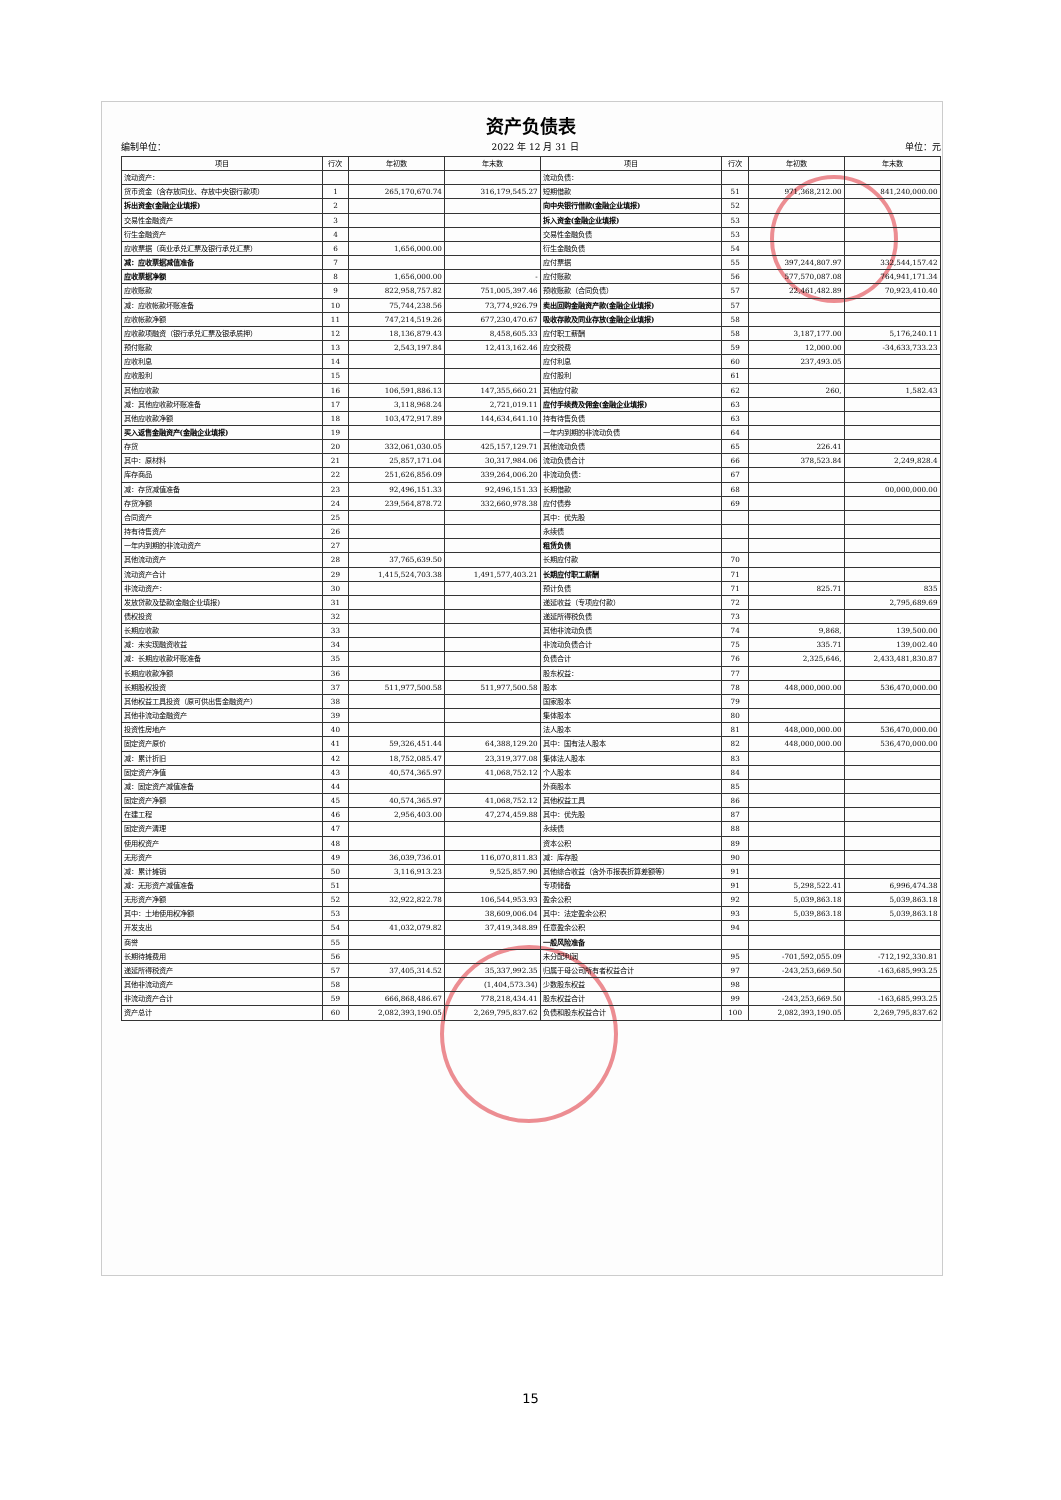资产负债表
编制单位： 2022 年 12 月 31 日 单位：元
| 项目 | 行次 | 年初数 | 年末数 | 项目 | 行次 | 年初数 | 年末数 |
| --- | --- | --- | --- | --- | --- | --- | --- |
| 流动资产： | | | | 流动负债： | | | |
| 货币资金（含存放同业、存放中央银行款项） | 1 | 265,170,670.74 | 316,179,545.27 | 短期借款 | 51 | 971,368,212.00 | 841,240,000.00 |
| 拆出资金(金融企业填报) | 2 | | | 向中央银行借款(金融企业填报) | 52 | | |
| 交易性金融资产 | 3 | | | 拆入资金(金融企业填报) | 53 | | |
| 衍生金融资产 | 4 | | | 交易性金融负债 | 53 | | |
| 应收票据（商业承兑汇票及银行承兑汇票） | 6 | 1,656,000.00 | | 衍生金融负债 | 54 | | |
| 减：应收票据减值准备 | 7 | | | 应付票据 | 55 | 397,244,807.97 | 332,544,157.42 |
| 应收票据净额 | 8 | 1,656,000.00 | - | 应付账款 | 56 | 577,570,087.08 | 764,941,171.34 |
| 应收账款 | 9 | 822,958,757.82 | 751,005,397.46 | 预收账款（合同负债） | 57 | 22,461,482.89 | 70,923,410.40 |
| 减：应收帐款坏账准备 | 10 | 75,744,238.56 | 73,774,926.79 | 卖出回购金融资产款(金融企业填报) | 57 | | |
| 应收帐款净额 | 11 | 747,214,519.26 | 677,230,470.67 | 吸收存款及同业存放(金融企业填报) | 58 | | |
| 应收款项融资（银行承兑汇票及银承质押） | 12 | 18,136,879.43 | 8,458,605.33 | 应付职工薪酬 | 58 | 3,187,177.00 | 5,176,240.11 |
| 预付账款 | 13 | 2,543,197.84 | 12,413,162.46 | 应交税费 | 59 | 12,000.00 | -34,633,733.23 |
| 应收利息 | 14 | | | 应付利息 | 60 | 237,493.05 | |
| 应收股利 | 15 | | | 应付股利 | 61 | | |
| 其他应收款 | 16 | 106,591,886.13 | 147,355,660.21 | 其他应付款 | 62 | 260, | 1,582.43 |
| 减：其他应收款坏账准备 | 17 | 3,118,968.24 | 2,721,019.11 | 应付手续费及佣金(金融企业填报) | 63 | | |
| 其他应收款净额 | 18 | 103,472,917.89 | 144,634,641.10 | 持有待售负债 | 63 | | |
| 买入返售金融资产(金融企业填报) | 19 | | | 一年内到期的非流动负债 | 64 | | |
| 存货 | 20 | 332,061,030.05 | 425,157,129.71 | 其他流动负债 | 65 | 226.41 | |
| 其中：原材料 | 21 | 25,857,171.04 | 30,317,984.06 | 流动负债合计 | 66 | 378,523.84 | 2,249,828.4 |
| 库存商品 | 22 | 251,626,856.09 | 339,264,006.20 | 非流动负债： | 67 | | |
| 减：存货减值准备 | 23 | 92,496,151.33 | 92,496,151.33 | 长期借款 | 68 | | 00,000,000.00 |
| 存货净额 | 24 | 239,564,878.72 | 332,660,978.38 | 应付债券 | 69 | | |
| 合同资产 | 25 | | | 其中：优先股 | | | |
| 持有待售资产 | 26 | | | 永续债 | | | |
| 一年内到期的非流动资产 | 27 | | | 租赁负债 | | | |
| 其他流动资产 | 28 | 37,765,639.50 | | 长期应付款 | 70 | | |
| 流动资产合计 | 29 | 1,415,524,703.38 | 1,491,577,403.21 | 长期应付职工薪酬 | 71 | | |
| 非流动资产： | 30 | | | 预计负债 | 71 | 825.71 | 835 |
| 发放贷款及垫款(金融企业填报) | 31 | | | 递延收益（专项应付款） | 72 | | 2,795,689.69 |
| 债权投资 | 32 | | | 递延所得税负债 | 73 | | |
| 长期应收款 | 33 | | | 其他非流动负债 | 74 | 9,868, | 139,500.00 |
| 减：未实现融资收益 | 34 | | | 非流动负债合计 | 75 | 335.71 | 139,002.40 |
| 减：长期应收款坏账准备 | 35 | | | 负债合计 | 76 | 2,325,646, | 2,433,481,830.87 |
| 长期应收款净额 | 36 | | | 股东权益： | 77 | | |
| 长期股权投资 | 37 | 511,977,500.58 | 511,977,500.58 | 股本 | 78 | 448,000,000.00 | 536,470,000.00 |
| 其他权益工具投资（原可供出售金融资产） | 38 | | | 国家股本 | 79 | | |
| 其他非流动金融资产 | 39 | | | 集体股本 | 80 | | |
| 投资性房地产 | 40 | | | 法人股本 | 81 | 448,000,000.00 | 536,470,000.00 |
| 固定资产原价 | 41 | 59,326,451.44 | 64,388,129.20 | 其中：国有法人股本 | 82 | 448,000,000.00 | 536,470,000.00 |
| 减：累计折旧 | 42 | 18,752,085.47 | 23,319,377.08 | 集体法人股本 | 83 | | |
| 固定资产净值 | 43 | 40,574,365.97 | 41,068,752.12 | 个人股本 | 84 | | |
| 减：固定资产减值准备 | 44 | | | 外商股本 | 85 | | |
| 固定资产净额 | 45 | 40,574,365.97 | 41,068,752.12 | 其他权益工具 | 86 | | |
| 在建工程 | 46 | 2,956,403.00 | 47,274,459.88 | 其中：优先股 | 87 | | |
| 固定资产清理 | 47 | | | 永续债 | 88 | | |
| 使用权资产 | 48 | | | 资本公积 | 89 | | |
| 无形资产 | 49 | 36,039,736.01 | 116,070,811.83 | 减：库存股 | 90 | | |
| 减：累计摊销 | 50 | 3,116,913.23 | 9,525,857.90 | 其他综合收益（含外币报表折算差额等） | 91 | | |
| 减：无形资产减值准备 | 51 | | | 专项储备 | 91 | 5,298,522.41 | 6,996,474.38 |
| 无形资产净额 | 52 | 32,922,822.78 | 106,544,953.93 | 盈余公积 | 92 | 5,039,863.18 | 5,039,863.18 |
| 其中：土地使用权净额 | 53 | | 38,609,006.04 | 其中：法定盈余公积 | 93 | 5,039,863.18 | 5,039,863.18 |
| 开发支出 | 54 | 41,032,079.82 | 37,419,348.89 | 任意盈余公积 | 94 | | |
| 商誉 | 55 | | | 一般风险准备 | | | |
| 长期待摊费用 | 56 | | | 未分配利润 | 95 | -701,592,055.09 | -712,192,330.81 |
| 递延所得税资产 | 57 | 37,405,314.52 | 35,337,992.35 | 归属于母公司所有者权益合计 | 97 | -243,253,669.50 | -163,685,993.25 |
| 其他非流动资产 | 58 | | (1,404,573.34) | 少数股东权益 | 98 | | |
| 非流动资产合计 | 59 | 666,868,486.67 | 778,218,434.41 | 股东权益合计 | 99 | -243,253,669.50 | -163,685,993.25 |
| 资产总计 | 60 | 2,082,393,190.05 | 2,269,795,837.62 | 负债和股东权益合计 | 100 | 2,082,393,190.05 | 2,269,795,837.62 |
15